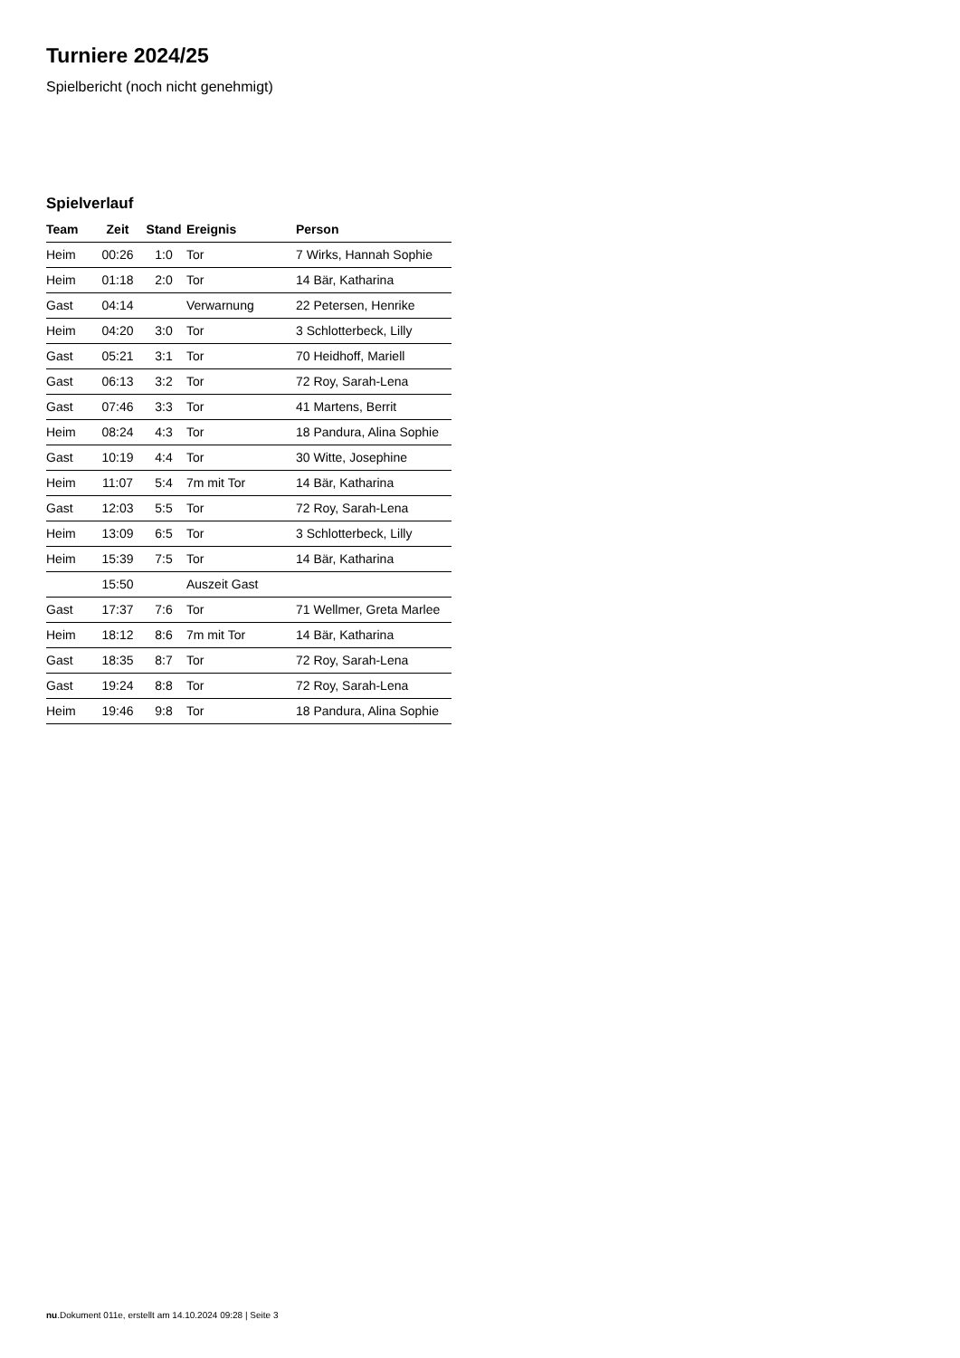Turniere 2024/25
Spielbericht (noch nicht genehmigt)
Spielverlauf
| Team | Zeit | Stand | Ereignis | Person |
| --- | --- | --- | --- | --- |
| Heim | 00:26 | 1:0 | Tor | 7 Wirks, Hannah Sophie |
| Heim | 01:18 | 2:0 | Tor | 14 Bär, Katharina |
| Gast | 04:14 | | Verwarnung | 22 Petersen, Henrike |
| Heim | 04:20 | 3:0 | Tor | 3 Schlotterbeck, Lilly |
| Gast | 05:21 | 3:1 | Tor | 70 Heidhoff, Mariell |
| Gast | 06:13 | 3:2 | Tor | 72 Roy, Sarah-Lena |
| Gast | 07:46 | 3:3 | Tor | 41 Martens, Berrit |
| Heim | 08:24 | 4:3 | Tor | 18 Pandura, Alina Sophie |
| Gast | 10:19 | 4:4 | Tor | 30 Witte, Josephine |
| Heim | 11:07 | 5:4 | 7m mit Tor | 14 Bär, Katharina |
| Gast | 12:03 | 5:5 | Tor | 72 Roy, Sarah-Lena |
| Heim | 13:09 | 6:5 | Tor | 3 Schlotterbeck, Lilly |
| Heim | 15:39 | 7:5 | Tor | 14 Bär, Katharina |
| | 15:50 | | Auszeit Gast | |
| Gast | 17:37 | 7:6 | Tor | 71 Wellmer, Greta Marlee |
| Heim | 18:12 | 8:6 | 7m mit Tor | 14 Bär, Katharina |
| Gast | 18:35 | 8:7 | Tor | 72 Roy, Sarah-Lena |
| Gast | 19:24 | 8:8 | Tor | 72 Roy, Sarah-Lena |
| Heim | 19:46 | 9:8 | Tor | 18 Pandura, Alina Sophie |
nu.Dokument 011e, erstellt am 14.10.2024 09:28 | Seite 3